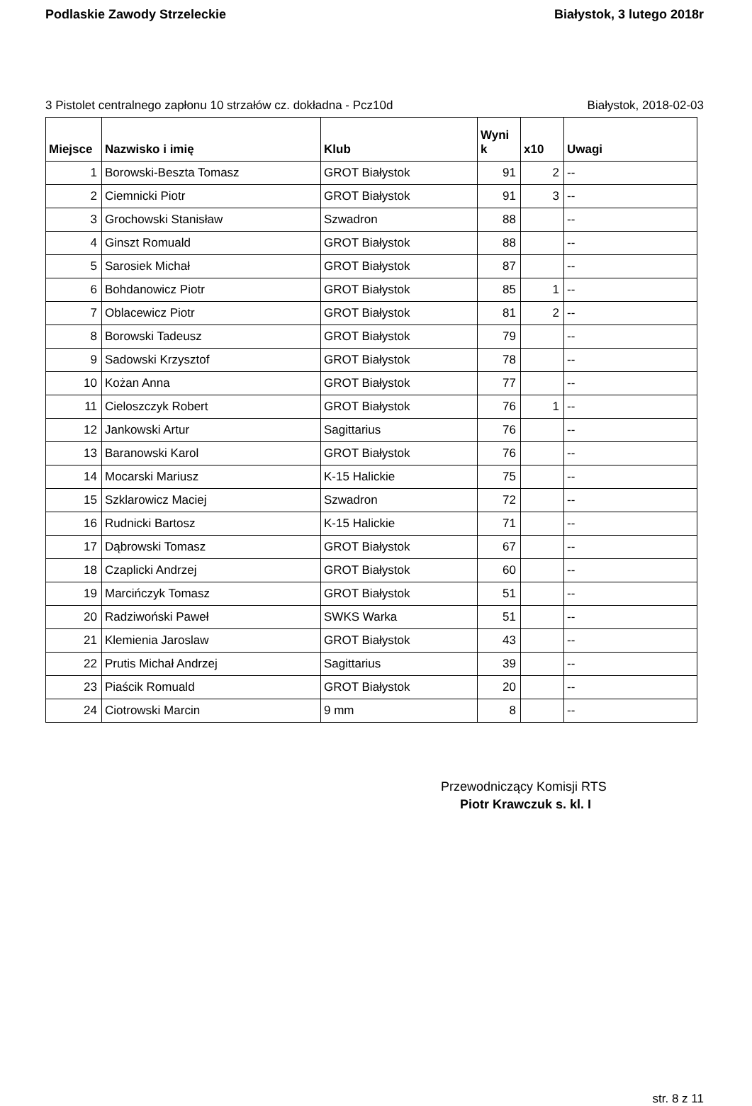Podlaskie Zawody Strzeleckie Białystok, 3 lutego 2018r
3 Pistolet centralnego zapłonu 10 strzałów cz. dokładna - Pcz10d Białystok, 2018-02-03
| Miejsce | Nazwisko i imię | Klub | Wyni k | x10 | Uwagi |
| --- | --- | --- | --- | --- | --- |
| 1 | Borowski-Beszta Tomasz | GROT Białystok | 91 | 2 | -- |
| 2 | Ciemnicki Piotr | GROT Białystok | 91 | 3 | -- |
| 3 | Grochowski Stanisław | Szwadron | 88 | | -- |
| 4 | Ginszt Romuald | GROT Białystok | 88 | | -- |
| 5 | Sarosiek Michał | GROT Białystok | 87 | | -- |
| 6 | Bohdanowicz Piotr | GROT Białystok | 85 | 1 | -- |
| 7 | Oblacewicz Piotr | GROT Białystok | 81 | 2 | -- |
| 8 | Borowski Tadeusz | GROT Białystok | 79 | | -- |
| 9 | Sadowski Krzysztof | GROT Białystok | 78 | | -- |
| 10 | Kożan Anna | GROT Białystok | 77 | | -- |
| 11 | Cieloszczyk Robert | GROT Białystok | 76 | 1 | -- |
| 12 | Jankowski Artur | Sagittarius | 76 | | -- |
| 13 | Baranowski Karol | GROT Białystok | 76 | | -- |
| 14 | Mocarski Mariusz | K-15 Halickie | 75 | | -- |
| 15 | Szklarowicz Maciej | Szwadron | 72 | | -- |
| 16 | Rudnicki Bartosz | K-15 Halickie | 71 | | -- |
| 17 | Dąbrowski Tomasz | GROT Białystok | 67 | | -- |
| 18 | Czaplicki Andrzej | GROT Białystok | 60 | | -- |
| 19 | Marcińczyk Tomasz | GROT Białystok | 51 | | -- |
| 20 | Radziwoński Paweł | SWKS Warka | 51 | | -- |
| 21 | Klemienia Jaroslaw | GROT Białystok | 43 | | -- |
| 22 | Prutis Michał Andrzej | Sagittarius | 39 | | -- |
| 23 | Piaścik Romuald | GROT Białystok | 20 | | -- |
| 24 | Ciotrowski Marcin | 9 mm | 8 | | -- |
Przewodniczący Komisji RTS
Piotr Krawczuk s. kl. I
str. 8 z 11